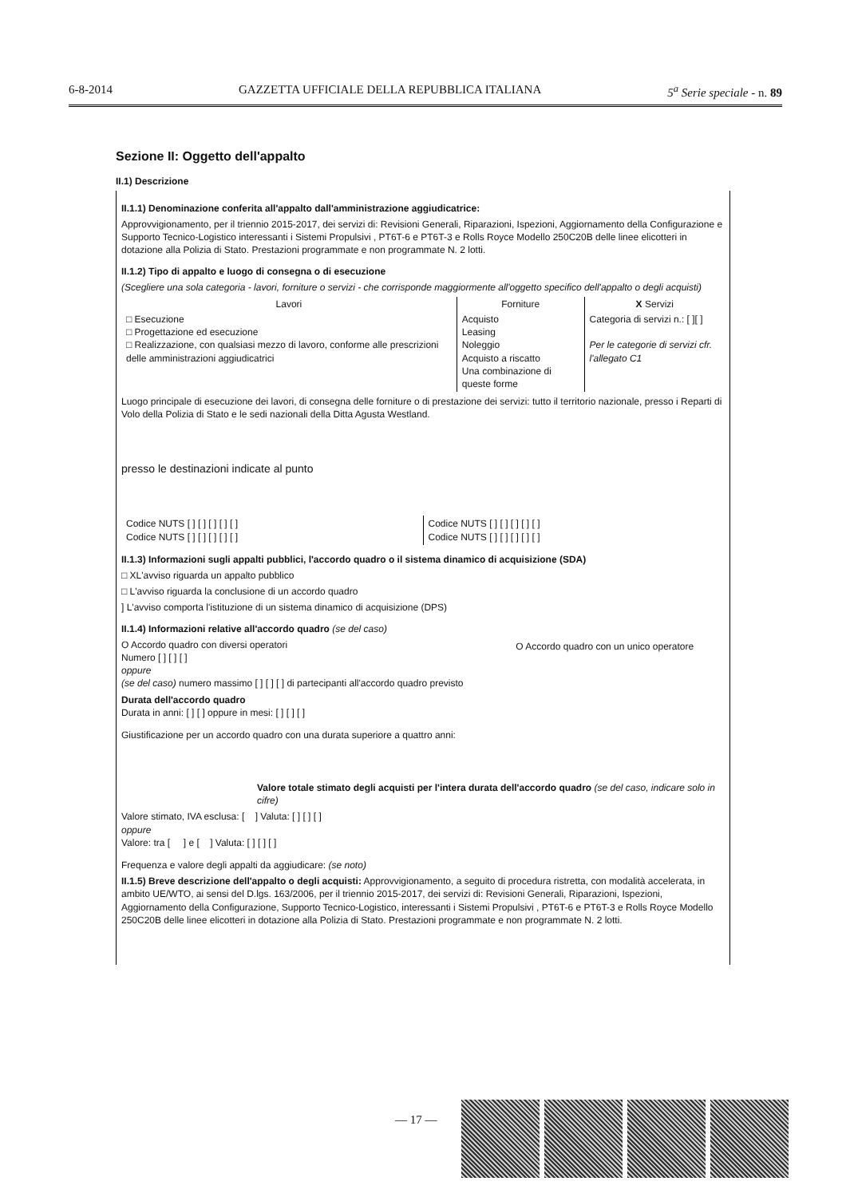6-8-2014 GAZZETTA UFFICIALE DELLA REPUBBLICA ITALIANA 5<sup>a</sup> Serie speciale - n. 89
Sezione II: Oggetto dell'appalto
II.1) Descrizione
II.1.1) Denominazione conferita all'appalto dall'amministrazione aggiudicatrice:
Approvvigionamento, per il triennio 2015-2017, dei servizi di: Revisioni Generali, Riparazioni, Ispezioni, Aggiornamento della Configurazione e Supporto Tecnico-Logistico interessanti i Sistemi Propulsivi , PT6T-6 e PT6T-3 e Rolls Royce Modello 250C20B delle linee elicotteri in dotazione alla Polizia di Stato. Prestazioni programmate e non programmate N. 2 lotti.
II.1.2) Tipo di appalto e luogo di consegna o di esecuzione
(Scegliere una sola categoria - lavori, forniture o servizi - che corrisponde maggiormente all'oggetto specifico dell'appalto o degli acquisti)
| Lavori | Forniture | X Servizi |
| --- | --- | --- |
| □ Esecuzione □ Progettazione ed esecuzione □ Realizzazione, con qualsiasi mezzo di lavoro, conforme alle prescrizioni delle amministrazioni aggiudicatrici | Acquisto Leasing Noleggio Acquisto a riscatto Una combinazione di queste forme | Categoria di servizi n.: [ ][ ] Per le categorie di servizi cfr. l'allegato C1 |
Luogo principale di esecuzione dei lavori, di consegna delle forniture o di prestazione dei servizi: tutto il territorio nazionale, presso i Reparti di Volo della Polizia di Stato e le sedi nazionali della Ditta Agusta Westland.
presso le destinazioni indicate al punto
| Codice NUTS [ ] [ ] [ ] [ ] [ ] Codice NUTS [ ] [ ] [ ] [ ] [ ] | Codice NUTS [ ] [ ] [ ] [ ] [ ] Codice NUTS [ ] [ ] [ ] [ ] [ ] |
II.1.3) Informazioni sugli appalti pubblici, l'accordo quadro o il sistema dinamico di acquisizione (SDA)
□ XL'avviso riguarda un appalto pubblico
□ L'avviso riguarda la conclusione di un accordo quadro
] L'avviso comporta l'istituzione di un sistema dinamico di acquisizione (DPS)
II.1.4) Informazioni relative all'accordo quadro (se del caso)
| O Accordo quadro con diversi operatori Numero [ ] [ ] [ ] oppure (se del caso) numero massimo [ ] [ ] [ ] di partecipanti all'accordo quadro previsto | O Accordo quadro con un unico operatore |
Durata dell'accordo quadro
Durata in anni: [ ] [ ] oppure in mesi: [ ] [ ] [ ]
Giustificazione per un accordo quadro con una durata superiore a quattro anni:
Valore totale stimato degli acquisti per l'intera durata dell'accordo quadro (se del caso, indicare solo in cifre)
Valore stimato, IVA esclusa: [ ] Valuta: [ ] [ ] [ ]
oppure
Valore: tra [ ] e [ ] Valuta: [ ] [ ] [ ]
Frequenza e valore degli appalti da aggiudicare: (se noto)
II.1.5) Breve descrizione dell'appalto o degli acquisti: Approvvigionamento, a seguito di procedura ristretta, con modalità accelerata, in ambito UE/WTO, ai sensi del D.lgs. 163/2006, per il triennio 2015-2017, dei servizi di: Revisioni Generali, Riparazioni, Ispezioni, Aggiornamento della Configurazione, Supporto Tecnico-Logistico, interessanti i Sistemi Propulsivi , PT6T-6 e PT6T-3 e Rolls Royce Modello 250C20B delle linee elicotteri in dotazione alla Polizia di Stato. Prestazioni programmate e non programmate N. 2 lotti.
— 17 —